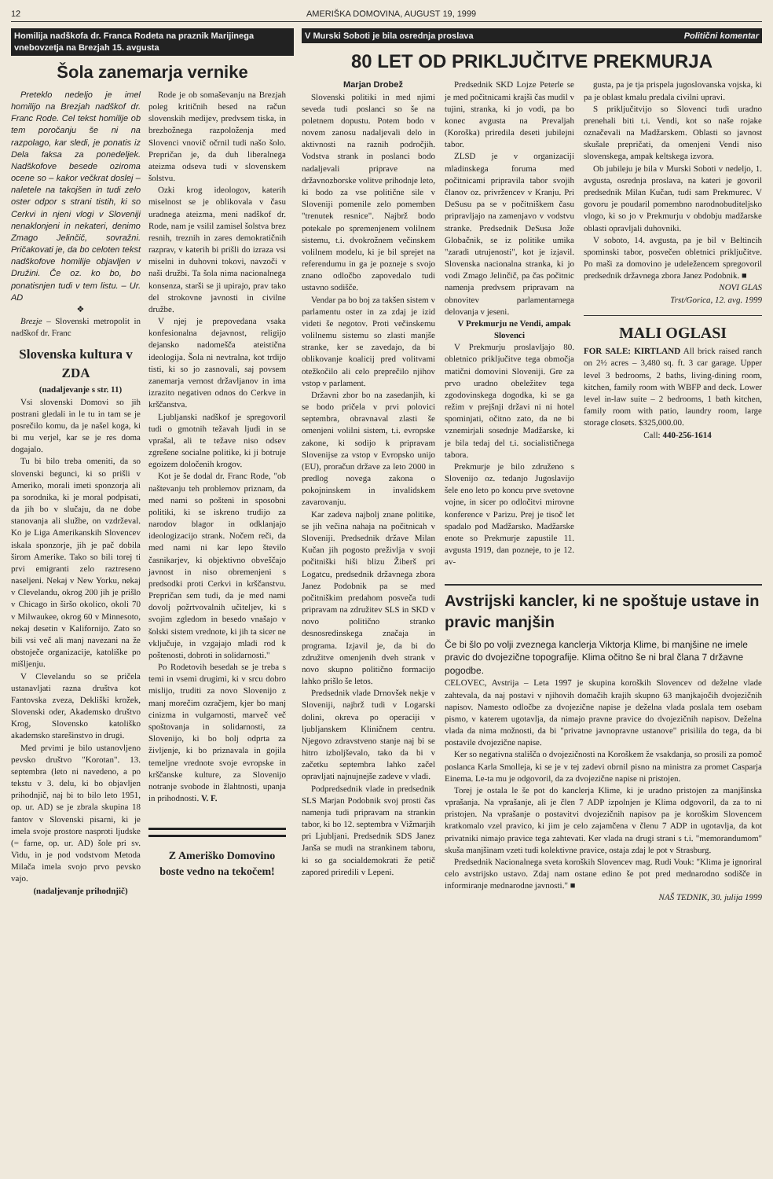12 AMERIŠKA DOMOVINA, AUGUST 19, 1999
Homilija nadškofa dr. Franca Rodeta na praznik Marijinega vnebovzetja na Brezjah 15. avgusta
Šola zanemarja vernike
Preteklo nedeljo je imel homilijo na Brezjah nadškof dr. Franc Rode. Cel tekst homilije ob tem poročanju še ni na razpolago, kar sledi, je ponatis iz Dela faksa za ponedeljek. Nadškofove besede oziroma ocene so – kakor večkrat doslej – naletele na takojšen in tudi zelo oster odpor s strani tistih, ki so Cerkvi in njeni vlogi v Sloveniji nenaklonjeni in nekateri, denimo Zmago Jelinčič, sovražni. Pričakovati je, da bo celoten tekst nadškofove homilije objavljen v Družini. Če oz. ko bo, bo ponatisnjen tudi v tem listu. – Ur. AD
❖
Brezje – Slovenski metropolit in nadškof dr. Franc
Slovenska kultura v ZDA
(nadaljevanje s str. 11)
Vsi slovenski Domovi so jih postrani gledali in le tu in tam se je posrečilo komu, da je našel koga, ki bi mu verjel, kar se je res doma dogajalo.
Tu bi bilo treba omeniti, da so slovenski begunci, ki so prišli v Ameriko, morali imeti sponzorja ali pa sorodnika, ki je moral podpisati, da jih bo v slučaju, da ne dobe stanovanja ali službe, on vzdrževal. Ko je Liga Amerikanskih Slovencev iskala sponzorje, jih je pač dobila širom Amerike. Tako so bili torej ti prvi emigranti zelo raztreseno naseljeni. Nekaj v New Yorku, nekaj v Clevelandu, okrog 200 jih je prišlo v Chicago in širšo okolico, okoli 70 v Milwaukee, okrog 60 v Minnesoto, nekaj desetin v Kalifornijo. Zato so bili vsi več ali manj navezani na že obstoječe organizacije, katoliške po mišljenju.
V Clevelandu so se pričela ustanavljati razna društva kot Fantovska zveza, Dekliški krožek, Slovenski oder, Akademsko društvo Krog, Slovensko katoliško akademsko starešinstvo in drugi.
Med prvimi je bilo ustanovljeno pevsko društvo "Korotan". 13. septembra (leto ni navedeno, a po tekstu v 3. delu, ki bo objavljen prihodnjič, naj bi to bilo leto 1951, op. ur. AD) se je zbrala skupina 18 fantov v Slovenski pisarni, ki je imela svoje prostore nasproti ljudske (= farne, op. ur. AD) šole pri sv. Vidu, in je pod vodstvom Metoda Milača imela svojo prvo pevsko vajo.
(nadaljevanje prihodnjič)
Rode je ob somaševanju na Brezjah poleg kritičnih besed na račun slovenskih medijev, predvsem tiska, in brezbožnega razpoloženja med Slovenci vnovič očrnil tudi našo šolo. Prepričan je, da duh liberalnega ateizma odseva tudi v slovenskem šolstvu.
Ozki krog ideologov, katerih miselnost se je oblikovala v času uradnega ateizma, meni nadškof dr. Rode, nam je vsilil zamisel šolstva brez resnih, treznih in zares demokratičnih razprav, v katerih bi prišli do izraza vsi miselni in duhovni tokovi, navzoči v naši družbi. Ta šola nima nacionalnega konsenza, starši se ji upirajo, prav tako del strokovne javnosti in civilne družbe.
V njej je prepovedana vsaka konfesionalna dejavnost, religijo dejansko nadomešča ateistična ideologija. Šola ni nevtralna, kot trdijo tisti, ki so jo zasnovali, saj povsem zanemarja vernost državljanov in ima izrazito negativen odnos do Cerkve in krščanstva.
Ljubljanski nadškof je spregovoril tudi o gmotnih težavah ljudi in se vprašal, ali te težave niso odsev zgrešene socialne politike, ki ji botruje egoizem določenih krogov.
Kot je še dodal dr. Franc Rode, "ob naštevanju teh problemov priznam, da med nami so pošteni in sposobni politiki, ki se iskreno trudijo za narodov blagor in odklanjajo ideologizacijo strank. Nočem reči, da med nami ni kar lepo število časnikarjev, ki objektivno obveščajo javnost in niso obremenjeni s predsodki proti Cerkvi in krščanstvu. Prepričan sem tudi, da je med nami dovolj požrtvovalnih učiteljev, ki s svojim zgledom in besedo vnašajo v šolski sistem vrednote, ki jih ta sicer ne vključuje, in vzgajajo mladi rod k poštenosti, dobroti in solidarnosti."
Po Rodetovih besedah se je treba s temi in vsemi drugimi, ki v srcu dobro mislijo, truditi za novo Slovenijo z manj morečim ozračjem, kjer bo manj cinizma in vulgarnosti, marveč več spoštovanja in solidarnosti, za Slovenijo, ki bo bolj odprta za življenje, ki bo priznavala in gojila temeljne vrednote svoje evropske in krščanske kulture, za Slovenijo notranje svobode in žlahtnosti, upanja in prihodnosti. V. F.
Z Ameriško Domovino boste vedno na tekočem!
V Murski Soboti je bila osrednja proslava Politični komentar
80 LET OD PRIKLJUČITVE PREKMURJA
Marjan Drobež
Slovenski politiki in med njimi seveda tudi poslanci so še na poletnem dopustu. Potem bodo v novem zanosu nadaljevali delo in aktivnosti na raznih področjih. Vodstva strank in poslanci bodo nadaljevali priprave na državnozborske volitve prihodnje leto, ki bodo za vse politične sile v Sloveniji pomenile zelo pomemben "trenutek resnice". Najbrž bodo potekale po spremenjenem volilnem sistemu, t.i. dvokrožnem večinskem volilnem modelu, ki je bil sprejet na referendumu in ga je pozneje s svojo znano odločbo zapovedalo tudi ustavno sodišče.
Vendar pa bo boj za takšen sistem v parlamentu oster in za zdaj je izid videti še negotov. Proti večinskemu volilnemu sistemu so zlasti manjše stranke, ker se zavedajo, da bi oblikovanje koalicij pred volitvami otežkočilo ali celo preprečilo njihov vstop v parlament.
Državni zbor bo na zasedanjih, ki se bodo pričela v prvi polovici septembra, obravnaval zlasti še omenjeni volilni sistem, t.i. evropske zakone, ki sodijo k pripravam Slovenijse za vstop v Evropsko unijo (EU), proračun države za leto 2000 in predlog novega zakona o pokojninskem in invalidskem zavarovanju.
Kar zadeva najbolj znane politike, se jih večina nahaja na počitnicah v Sloveniji. Predsednik države Milan Kučan jih pogosto preživlja v svoji počitniški hiši blizu Žiberš pri Logatcu, predsednik državnega zbora Janez Podobnik pa se med počitniškim predahom posveča tudi pripravam na združitev SLS in SKD v novo politično stranko desnosredinskega značaja in programa. Izjavil je, da bi do združitve omenjenih dveh strank v novo skupno politično formacijo lahko prišlo še letos.
Predsednik vlade Drnovšek nekje v Sloveniji, najbrž tudi v Logarski dolini, okreva po operaciji v ljubljanskem Kliničnem centru. Njegovo zdravstveno stanje naj bi se hitro izboljševalo, tako da bi v začetku septembra lahko začel opravljati najnujnejše zadeve v vladi.
Podpredsednik vlade in predsednik SLS Marjan Podobnik svoj prosti čas namenja tudi pripravam na strankin tabor, ki bo 12. septembra v Vižmarjih pri Ljubljani. Predsednik SDS Janez Janša se mudi na strankinem taboru, ki so ga socialdemokrati že petič zapored priredili v Lepeni.
Predsednik SKD Lojze Peterle se je med počitnicami krajši čas mudil v tujini, stranka, ki jo vodi, pa bo konec avgusta na Prevaljah (Koroška) priredila deseti jubilejni tabor.
ZLSD je v organizaciji mladinskega foruma med počitnicami pripravila tabor svojih članov oz. privržencev v Kranju. Pri DeSusu pa se v počitniškem času pripravljajo na zamenjavo v vodstvu stranke. Predsednik DeSusa Jože Globačnik, se iz politike umika "zaradi utrujenosti", kot je izjavil. Slovenska nacionalna stranka, ki jo vodi Zmago Jelinčič, pa čas počitnic namenja predvsem pripravam na obnovitev parlamentarnega delovanja v jeseni.
V Prekmurju ne Vendi, ampak Slovenci
V Prekmurju proslavljajo 80. obletnico priključitve tega območja matični domovini Sloveniji. Gre za prvo uradno obeležitev tega zgodovinskega dogodka, ki se ga režim v prejšnji državi ni ni hotel spominjati, očitno zato, da ne bi vznemirjali sosednje Madžarske, ki je bila tedaj del t.i. socialističnega tabora.
Prekmurje je bilo združeno s Slovenijo oz. tedanjo Jugoslavijo šele eno leto po koncu prve svetovne vojne, in sicer po odločitvi mirovne konference v Parizu. Prej je tisoč let spadalo pod Madžarsko. Madžarske enote so Prekmurje zapustile 11. avgusta 1919, dan pozneje, to je 12. av-
gusta, pa je tja prispela jugoslovanska vojska, ki pa je oblast kmalu predala civilni upravi.
S priključitvijo so Slovenci tudi uradno prenehali biti t.i. Vendi, kot so naše rojake označevali na Madžarskem. Oblasti so javnost skušale prepričati, da omenjeni Vendi niso slovenskega, ampak keltskega izvora.
Ob jubileju je bila v Murski Soboti v nedeljo, 1. avgusta, osrednja proslava, na kateri je govoril predsednik Milan Kučan, tudi sam Prekmurec. V govoru je poudaril pomembno narodnobuditeljsko vlogo, ki so jo v Prekmurju v obdobju madžarske oblasti opravljali duhovniki.
V soboto, 14. avgusta, pa je bil v Beltincih spominski tabor, posvečen obletnici priključitve. Po maši za domovino je udeležencem spregovoril predsednik državnega zbora Janez Podobnik. ■
NOVI GLAS
Trst/Gorica, 12. avg. 1999
MALI OGLASI
FOR SALE: KIRTLAND All brick raised ranch on 2½ acres – 3,480 sq. ft. 3 car garage. Upper level 3 bedrooms, 2 baths, living-dining room, kitchen, family room with WBFP and deck. Lower level in-law suite – 2 bedrooms, 1 bath kitchen, family room with patio, laundry room, large storage closets. $325,000.00.
Call: 440-256-1614
Avstrijski kancler, ki ne spoštuje ustave in pravic manjšin
Če bi šlo po volji zveznega kanclerja Viktorja Klime, bi manjšine ne imele pravic do dvojezične topografije. Klima očitno še ni bral člana 7 državne pogodbe.
CELOVEC, Avstrija – Leta 1997 je skupina koroških Slovencev od deželne vlade zahtevala, da naj postavi v njihovih domačih krajih skupno 63 manjkajočih dvojezičnih napisov. Namesto odločbe za dvojezične napise je deželna vlada poslala tem osebam pismo, v katerem ugotavlja, da nimajo pravne pravice do dvojezičnih napisov. Deželna vlada da nima možnosti, da bi "privatne javnopravne ustanove" prisilila do tega, da bi postavile dvojezične napise.
Ker so negativna stališča o dvojezičnosti na Koroškem že vsakdanja, so prosili za pomoč poslanca Karla Smolleja, ki se je v tej zadevi obrnil pisno na ministra za promet Casparja Einema. Le-ta mu je odgovoril, da za dvojezične napise ni pristojen.
Torej je ostala le še pot do kanclerja Klime, ki je uradno pristojen za manjšinska vprašanja. Na vprašanje, ali je člen 7 ADP izpolnjen je Klima odgovoril, da za to ni pristojen. Na vprašanje o postavitvi dvojezičnih napisov pa je koroškim Slovencem kratkomalo vzel pravico, ki jim je celo zajamčena v členu 7 ADP in ugotavlja, da kot privatniki nimajo pravice tega zahtevati. Ker vlada na drugi strani s t.i. "memorandumom" skuša manjšinam vzeti tudi kolektivne pravice, ostaja zdaj le pot v Strasburg.
Predsednik Nacionalnega sveta koroških Slovencev mag. Rudi Vouk: "Klima je ignoriral celo avstrijsko ustavo. Zdaj nam ostane edino še pot pred mednarodno sodišče in informiranje mednarodne javnosti." ■
NAŠ TEDNIK, 30. julija 1999